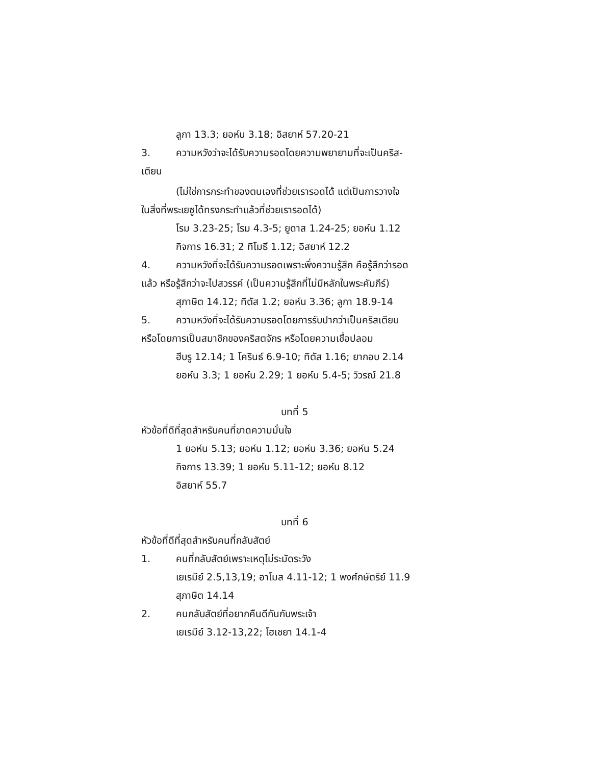ลูกา 13.3; ยอห์น 3.18; อิสยาห์ 57.20-21
3. ความหวังว่าจะได้รับความรอดโดยความพยายามที่จะเป็นคริส-
เตียน
(ไม่ใช่การกระทำของตนเองที่ช่วยเรารอดได้ แต่เป็นการวางใจ
ในสิ่งที่พระเยซูได้ทรงกระทำแล้วที่ช่วยเรารอดได้)
โรม 3.23-25; โรม 4.3-5; ยูดาส 1.24-25; ยอห์น 1.12
กิจการ 16.31; 2 ทิโมธี 1.12; อิสยาห์ 12.2
4. ความหวังที่จะได้รับความรอดเพราะพึ่งความรู้สึก คือรู้สึกว่ารอด
แล้ว หรือรู้สึกว่าจะไปสวรรค์ (เป็นความรู้สึกที่ไม่มีหลักในพระคัมภีร์)
สุภาษิต 14.12; ทิตัส 1.2; ยอห์น 3.36; ลูกา 18.9-14
5. ความหวังที่จะได้รับความรอดโดยการรับปากว่าเป็นคริสเตียน
หรือโดยการเป็นสมาชิกของคริสตจักร หรือโดยความเชื่อปลอม
ฮีบรู 12.14; 1 โครินธ์ 6.9-10; ทิตัส 1.16; ยากอบ 2.14
ยอห์น 3.3; 1 ยอห์น 2.29; 1 ยอห์น 5.4-5; วิวรณ์ 21.8
บทที่ 5
หัวข้อที่ดีที่สุดสำหรับคนที่ขาดความมั่นใจ
1 ยอห์น 5.13; ยอห์น 1.12; ยอห์น 3.36; ยอห์น 5.24
กิจการ 13.39; 1 ยอห์น 5.11-12; ยอห์น 8.12
อิสยาห์ 55.7
บทที่ 6
หัวข้อที่ดีที่สุดสำหรับคนที่กลับสัตย์
1. คนที่กลับสัตย์เพราะเหตุไม่ระมัดระวัง
เยเรมีย์ 2.5,13,19; อาโมส 4.11-12; 1 พงศ์กษัตริย์ 11.9
สุภาษิต 14.14
2. คนกลับสัตย์ที่อยากคืนดีกันกับพระเจ้า
เยเรมีย์ 3.12-13,22; โฮเชยา 14.1-4